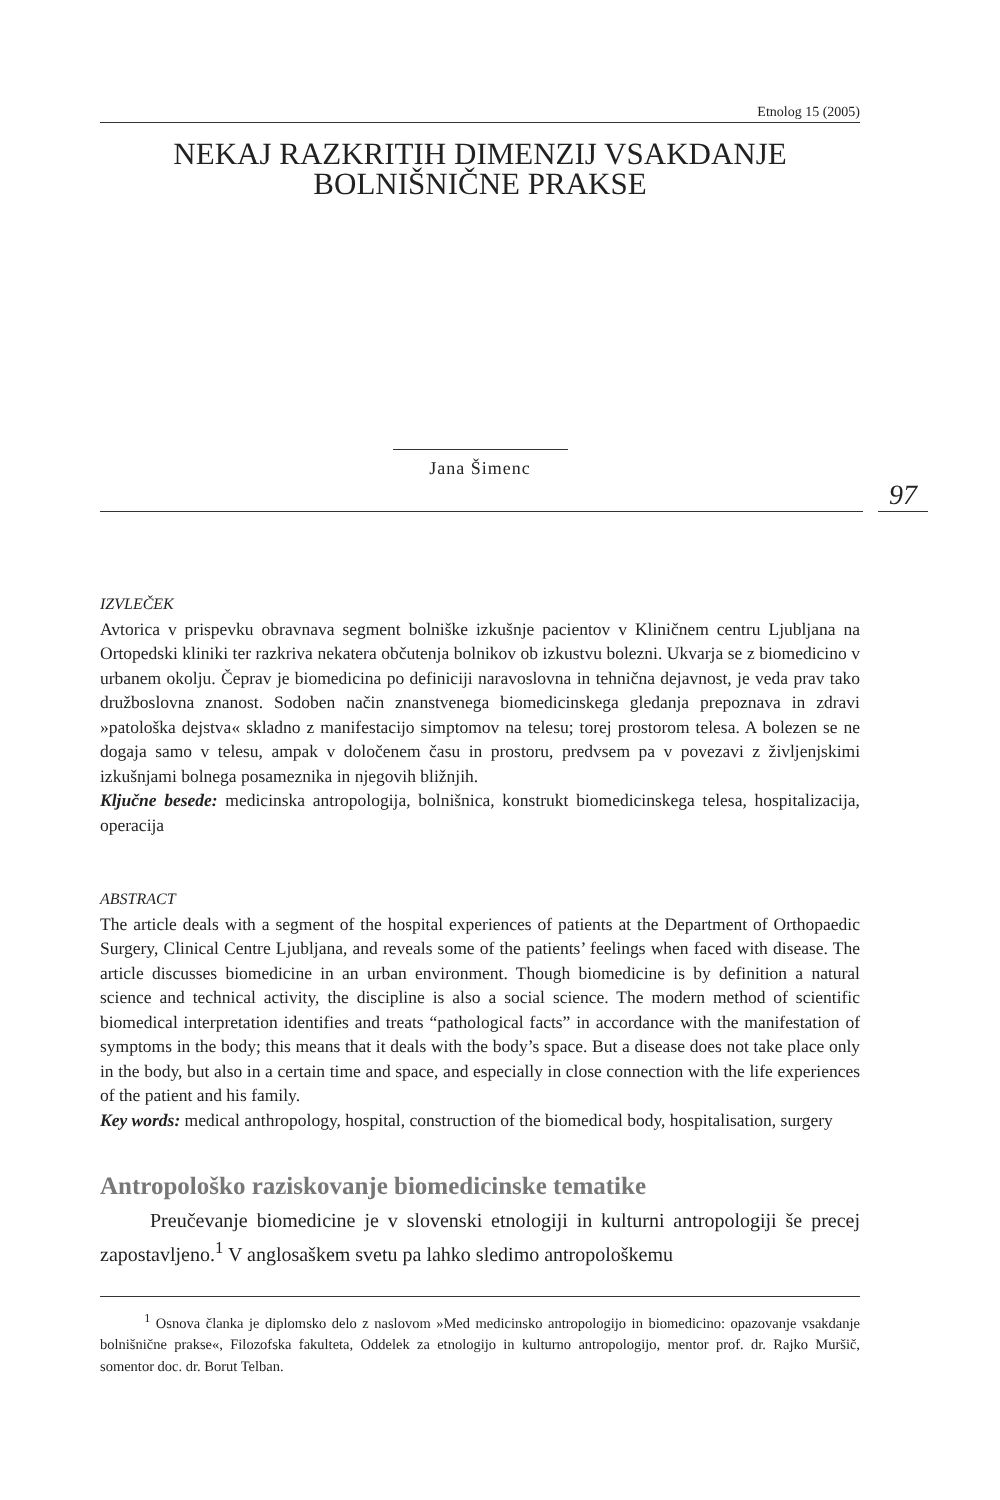Etnolog 15 (2005)
NEKAJ RAZKRITIH DIMENZIJ VSAKDANJE
BOLNIŠNIČNE PRAKSE
Jana Šimenc
97
IZVLEČEK
Avtorica v prispevku obravnava segment bolniške izkušnje pacientov v Kliničnem centru Ljubljana na Ortopedski kliniki ter razkriva nekatera občutenja bolnikov ob izkustvu bolezni. Ukvarja se z biomedicino v urbanem okolju. Čeprav je biomedicina po definiciji naravoslovna in tehnična dejavnost, je veda prav tako družboslovna znanost. Sodoben način znanstvenega biomedicinskega gledanja prepoznava in zdravi »patološka dejstva« skladno z manifestacijo simptomov na telesu; torej prostorom telesa. A bolezen se ne dogaja samo v telesu, ampak v določenem času in prostoru, predvsem pa v povezavi z življenjskimi izkušnjami bolnega posameznika in njegovih bližnjih.
Ključne besede: medicinska antropologija, bolnišnica, konstrukt biomedicinskega telesa, hospitalizacija, operacija
ABSTRACT
The article deals with a segment of the hospital experiences of patients at the Department of Orthopaedic Surgery, Clinical Centre Ljubljana, and reveals some of the patients’ feelings when faced with disease. The article discusses biomedicine in an urban environment. Though biomedicine is by definition a natural science and technical activity, the discipline is also a social science. The modern method of scientific biomedical interpretation identifies and treats “pathological facts” in accordance with the manifestation of symptoms in the body; this means that it deals with the body’s space. But a disease does not take place only in the body, but also in a certain time and space, and especially in close connection with the life experiences of the patient and his family.
Key words: medical anthropology, hospital, construction of the biomedical body, hospitalisation, surgery
Antropološko raziskovanje biomedicinske tematike
Preučevanje biomedicine je v slovenski etnologiji in kulturni antropologiji še precej zapostavljeno.<sup>1</sup> V anglosaškem svetu pa lahko sledimo antropološkemu
<sup>1</sup> Osnova članka je diplomsko delo z naslovom »Med medicinsko antropologijo in biomedicino: opazovanje vsakdanje bolnišnične prakse«, Filozofska fakulteta, Oddelek za etnologijo in kulturno antropologijo, mentor prof. dr. Rajko Muršič, somentor doc. dr. Borut Telban.